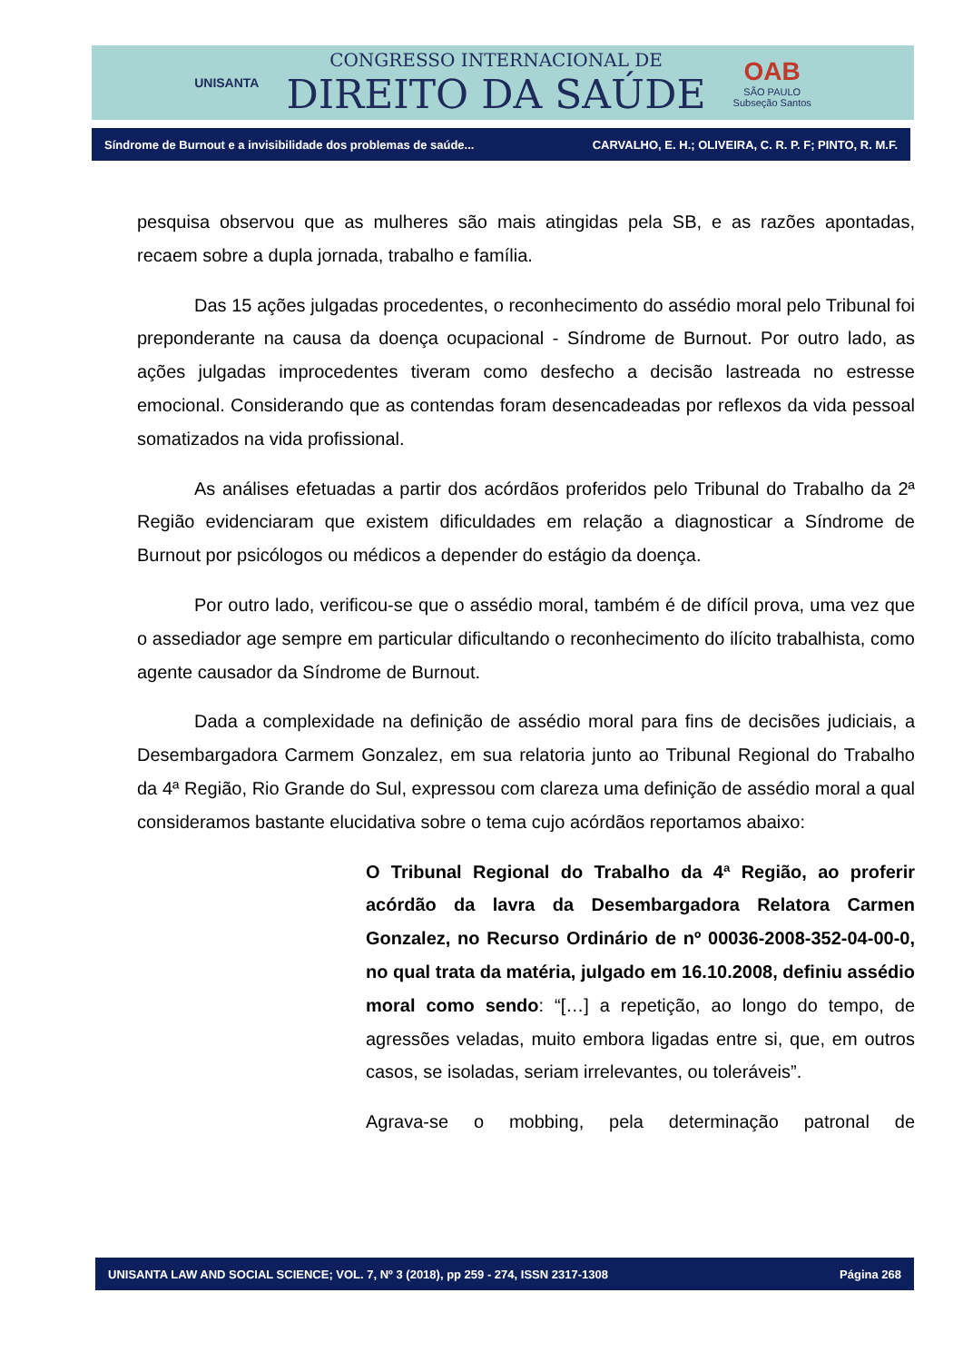UNISANTA
CONGRESSO INTERNACIONAL DE
DIREITO DA SAÚDE
OAB
SÃO PAULO
Subseção Santos
Síndrome de Burnout e a invisibilidade dos problemas de saúde... CARVALHO, E. H.; OLIVEIRA, C. R. P. F; PINTO, R. M.F.
pesquisa observou que as mulheres são mais atingidas pela SB, e as razões apontadas, recaem sobre a dupla jornada, trabalho e família.
Das 15 ações julgadas procedentes, o reconhecimento do assédio moral pelo Tribunal foi preponderante na causa da doença ocupacional - Síndrome de Burnout. Por outro lado, as ações julgadas improcedentes tiveram como desfecho a decisão lastreada no estresse emocional. Considerando que as contendas foram desencadeadas por reflexos da vida pessoal somatizados na vida profissional.
As análises efetuadas a partir dos acórdãos proferidos pelo Tribunal do Trabalho da 2ª Região evidenciaram que existem dificuldades em relação a diagnosticar a Síndrome de Burnout por psicólogos ou médicos a depender do estágio da doença.
Por outro lado, verificou-se que o assédio moral, também é de difícil prova, uma vez que o assediador age sempre em particular dificultando o reconhecimento do ilícito trabalhista, como agente causador da Síndrome de Burnout.
Dada a complexidade na definição de assédio moral para fins de decisões judiciais, a Desembargadora Carmem Gonzalez, em sua relatoria junto ao Tribunal Regional do Trabalho da 4ª Região, Rio Grande do Sul, expressou com clareza uma definição de assédio moral a qual consideramos bastante elucidativa sobre o tema cujo acórdãos reportamos abaixo:
O Tribunal Regional do Trabalho da 4ª Região, ao proferir acórdão da lavra da Desembargadora Relatora Carmen Gonzalez, no Recurso Ordinário de nº 00036-2008-352-04-00-0, no qual trata da matéria, julgado em 16.10.2008, definiu assédio moral como sendo: “[…] a repetição, ao longo do tempo, de agressões veladas, muito embora ligadas entre si, que, em outros casos, se isoladas, seriam irrelevantes, ou toleráveis”.
Agrava-se o mobbing, pela determinação patronal de
UNISANTA LAW AND SOCIAL SCIENCE; VOL. 7, Nº 3 (2018), pp 259 - 274, ISSN 2317-1308 Página 268